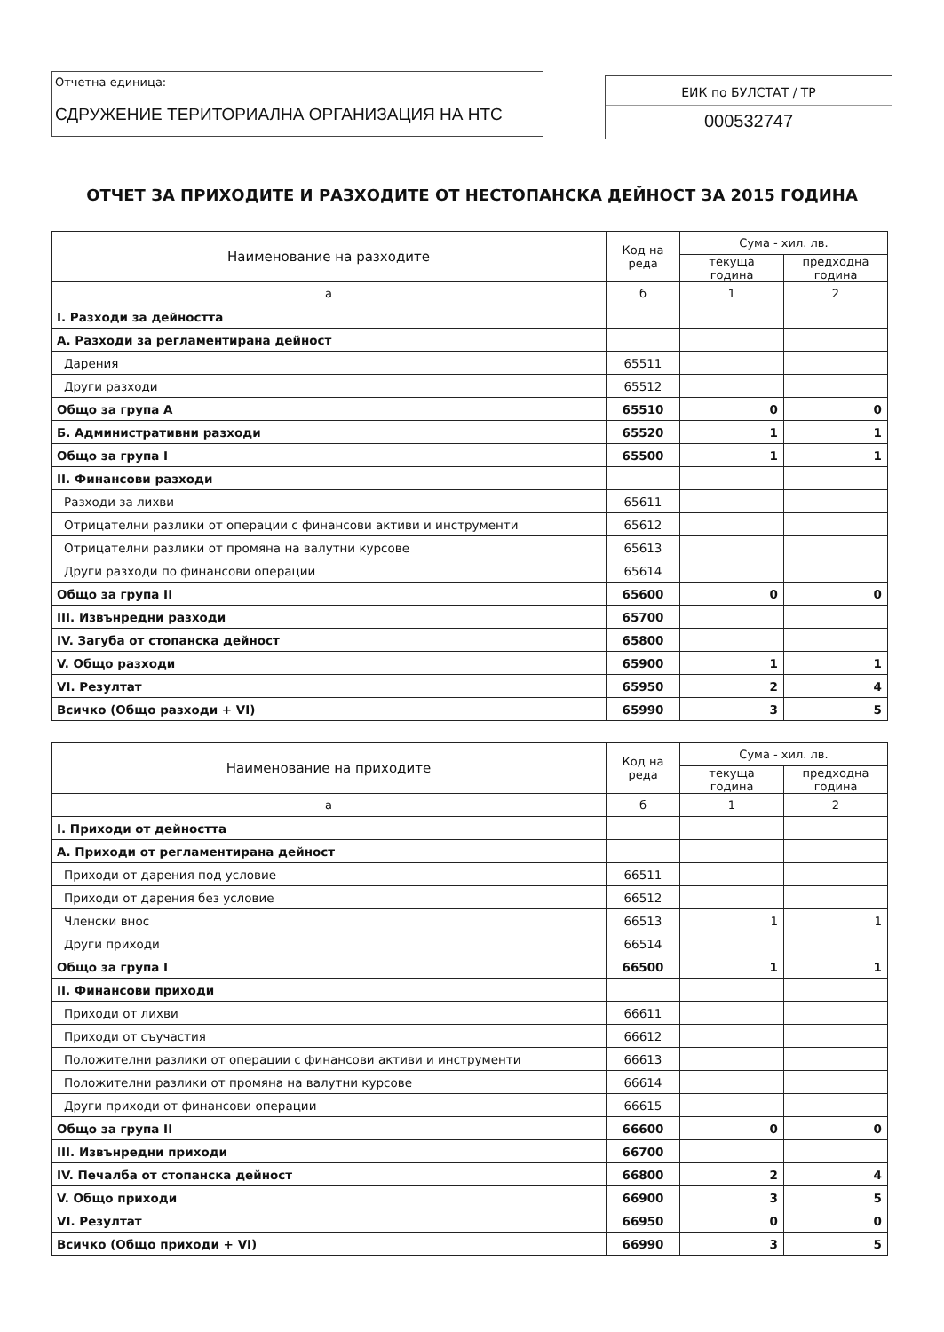Отчетна единица:
СДРУЖЕНИЕ ТЕРИТОРИАЛНА ОРГАНИЗАЦИЯ НА НТС
ЕИК по БУЛСТАТ / ТР
000532747
ОТЧЕТ ЗА ПРИХОДИТЕ И РАЗХОДИТЕ ОТ НЕСТОПАНСКА ДЕЙНОСТ ЗА 2015 ГОДИНА
| Наименование на разходите | Код на реда | Сума - хил. лв. | |
| --- | --- | --- | --- |
| | | текуща година | предходна година |
| а | б | 1 | 2 |
| I. Разходи за дейността | | | |
| А. Разходи за регламентирана дейност | | | |
| Дарения | 65511 | | |
| Други разходи | 65512 | | |
| Общо за група А | 65510 | 0 | 0 |
| Б. Административни разходи | 65520 | 1 | 1 |
| Общо за група I | 65500 | 1 | 1 |
| II. Финансови разходи | | | |
| Разходи за лихви | 65611 | | |
| Отрицателни разлики от операции с финансови активи и инструменти | 65612 | | |
| Отрицателни разлики от промяна на валутни курсове | 65613 | | |
| Други разходи по финансови операции | 65614 | | |
| Общо за група II | 65600 | 0 | 0 |
| III. Извънредни разходи | 65700 | | |
| IV. Загуба от стопанска дейност | 65800 | | |
| V. Общо разходи | 65900 | 1 | 1 |
| VI. Резултат | 65950 | 2 | 4 |
| Всичко (Общо разходи + VI) | 65990 | 3 | 5 |
| Наименование на приходите | Код на реда | Сума - хил. лв. | |
| --- | --- | --- | --- |
| | | текуща година | предходна година |
| а | б | 1 | 2 |
| I. Приходи от дейността | | | |
| А. Приходи от регламентирана дейност | | | |
| Приходи от дарения под условие | 66511 | | |
| Приходи от дарения без условие | 66512 | | |
| Членски внос | 66513 | 1 | 1 |
| Други приходи | 66514 | | |
| Общо за група I | 66500 | 1 | 1 |
| II. Финансови приходи | | | |
| Приходи от лихви | 66611 | | |
| Приходи от съучастия | 66612 | | |
| Положителни разлики от операции с финансови активи и инструменти | 66613 | | |
| Положителни разлики от промяна на валутни курсове | 66614 | | |
| Други приходи от финансови операции | 66615 | | |
| Общо за група II | 66600 | 0 | 0 |
| III. Извънредни приходи | 66700 | | |
| IV. Печалба от стопанска дейност | 66800 | 2 | 4 |
| V. Общо приходи | 66900 | 3 | 5 |
| VI. Резултат | 66950 | 0 | 0 |
| Всичко (Общо приходи + VI) | 66990 | 3 | 5 |